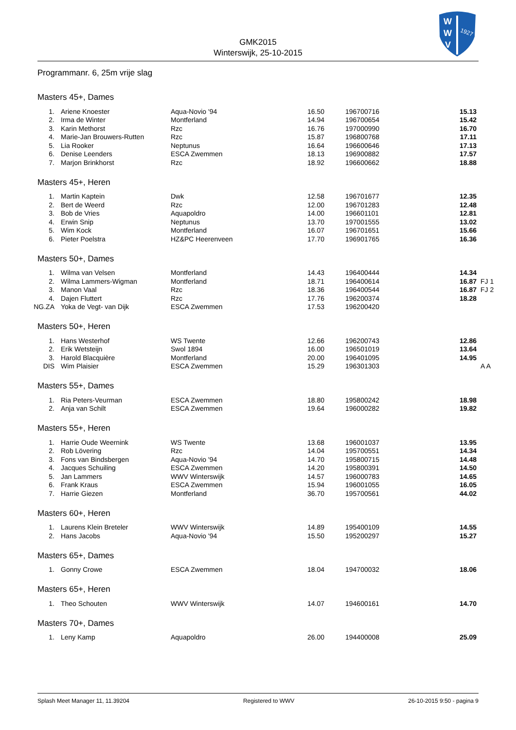W
W
V
1927
GMK2015
Winterswijk, 25-10-2015
Programmanr. 6, 25m vrije slag
Masters 45+, Dames
| 1. | Ariene Knoester | Aqua-Novio '94 | 16.50 | 196700716 | 15.13 | |
| 2. | Irma de Winter | Montferland | 14.94 | 196700654 | 15.42 | |
| 3. | Karin Methorst | Rzc | 16.76 | 197000990 | 16.70 | |
| 4. | Marie-Jan Brouwers-Rutten | Rzc | 15.87 | 196800768 | 17.11 | |
| 5. | Lia Rooker | Neptunus | 16.64 | 196600646 | 17.13 | |
| 6. | Denise Leenders | ESCA Zwemmen | 18.13 | 196900882 | 17.57 | |
| 7. | Marjon Brinkhorst | Rzc | 18.92 | 196600662 | 18.88 | |
Masters 45+, Heren
| 1. | Martin Kaptein | Dwk | 12.58 | 196701677 | 12.35 | |
| 2. | Bert de Weerd | Rzc | 12.00 | 196701283 | 12.48 | |
| 3. | Bob de Vries | Aquapoldro | 14.00 | 196601101 | 12.81 | |
| 4. | Erwin Snip | Neptunus | 13.70 | 197001555 | 13.02 | |
| 5. | Wim Kock | Montferland | 16.07 | 196701651 | 15.66 | |
| 6. | Pieter Poelstra | HZ&PC Heerenveen | 17.70 | 196901765 | 16.36 | |
Masters 50+, Dames
| 1. | Wilma van Velsen | Montferland | 14.43 | 196400444 | 14.34 | |
| 2. | Wilma Lammers-Wigman | Montferland | 18.71 | 196400614 | 16.87 | FJ 1 |
| 3. | Manon Vaal | Rzc | 18.36 | 196400544 | 16.87 | FJ 2 |
| 4. | Dajen Fluttert | Rzc | 17.76 | 196200374 | 18.28 | |
| NG.ZA | Yoka de Vegt- van Dijk | ESCA Zwemmen | 17.53 | 196200420 | | |
Masters 50+, Heren
| 1. | Hans Westerhof | WS Twente | 12.66 | 196200743 | 12.86 | |
| 2. | Erik Wetsteijn | Swol 1894 | 16.00 | 196501019 | 13.64 | |
| 3. | Harold Blacquière | Montferland | 20.00 | 196401095 | 14.95 | |
| DIS | Wim Plaisier | ESCA Zwemmen | 15.29 | 196301303 | | A A |
Masters 55+, Dames
| 1. | Ria Peters-Veurman | ESCA Zwemmen | 18.80 | 195800242 | 18.98 | |
| 2. | Anja van Schilt | ESCA Zwemmen | 19.64 | 196000282 | 19.82 | |
Masters 55+, Heren
| 1. | Harrie Oude Weernink | WS Twente | 13.68 | 196001037 | 13.95 | |
| 2. | Rob Lövering | Rzc | 14.04 | 195700551 | 14.34 | |
| 3. | Fons van Bindsbergen | Aqua-Novio '94 | 14.70 | 195800715 | 14.48 | |
| 4. | Jacques Schuiling | ESCA Zwemmen | 14.20 | 195800391 | 14.50 | |
| 5. | Jan Lammers | WWV Winterswijk | 14.57 | 196000783 | 14.65 | |
| 6. | Frank Kraus | ESCA Zwemmen | 15.94 | 196001055 | 16.05 | |
| 7. | Harrie Giezen | Montferland | 36.70 | 195700561 | 44.02 | |
Masters 60+, Heren
| 1. | Laurens Klein Breteler | WWV Winterswijk | 14.89 | 195400109 | 14.55 | |
| 2. | Hans Jacobs | Aqua-Novio '94 | 15.50 | 195200297 | 15.27 | |
Masters 65+, Dames
| 1. | Gonny Crowe | ESCA Zwemmen | 18.04 | 194700032 | 18.06 | |
Masters 65+, Heren
| 1. | Theo Schouten | WWV Winterswijk | 14.07 | 194600161 | 14.70 | |
Masters 70+, Dames
| 1. | Leny Kamp | Aquapoldro | 26.00 | 194400008 | 25.09 | |
Splash Meet Manager 11, 11.39204 Registered to WWV 26-10-2015 9:50 - pagina 9